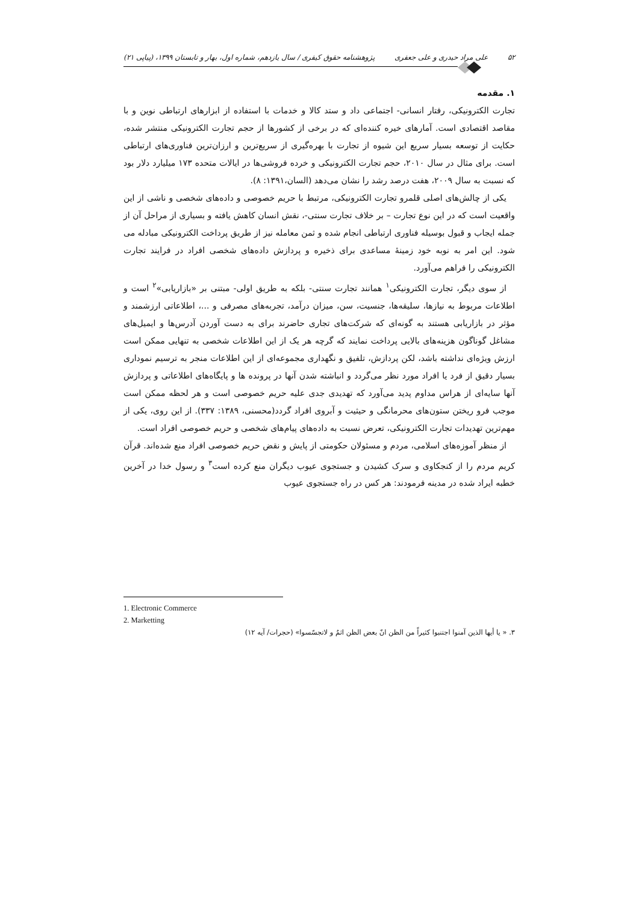۵۲ علی مراد حیدری و علی جعفری پژوهشنامه حقوق کیفری / سال یازدهم، شماره اول، بهار و تابستان ۱۳۹۹، (پیاپی ۲۱)
۱. مقدمه
تجارت الکترونیکی، رفتار انسانی- اجتماعی داد و ستد کالا و خدمات با استفاده از ابزارهای ارتباطی نوین و با مقاصد اقتصادی است. آمارهای خیره کننده‌ای که در برخی از کشورها از حجم تجارت الکترونیکی منتشر شده، حکایت از توسعه بسیار سریع این شیوه از تجارت با بهره‌گیری از سریع‌ترین و ارزان‌ترین فناوری‌های ارتباطی است. برای مثال در سال ۲۰۱۰، حجم تجارت الکترونیکی و خرده فروشی‌ها در ایالات متحده ۱۷۳ میلیارد دلار بود که نسبت به سال ۲۰۰۹، هفت درصد رشد را نشان می‌دهد (السان،۱۳۹۱: ۸).
یکی از چالش‌های اصلی قلمرو تجارت الکترونیکی، مرتبط با حریم خصوصی و داده‌های شخصی و ناشی از این واقعیت است که در این نوع تجارت – بر خلاف تجارت سنتی-، نقش انسان کاهش یافته و بسیاری از مراحل آن از جمله ایجاب و قبول بوسیله فناوری ارتباطی انجام شده و ثمن معامله نیز از طریق پرداخت الکترونیکی مبادله می شود. این امر به نوبه خود زمینهٔ مساعدی برای ذخیره و پردازش داده‌های شخصی افراد در فرایند تجارت الکترونیکی را فراهم می‌آورد.
از سوی دیگر، تجارت الکترونیکی<sup>۱</sup> همانند تجارت سنتی- بلکه به طریق اولی- مبتنی بر «بازاریابی»<sup>۲</sup> است و اطلاعات مربوط به نیازها، سلیقه‌ها، جنسیت، سن، میزان درآمد، تجربه‌های مصرفی و ...، اطلاعاتی ارزشمند و مؤثر در بازاریابی هستند به گونه‌ای که شرکت‌های تجاری حاضرند برای به دست آوردن آدرس‌ها و ایمیل‌های مشاغل گوناگون هزینه‌های بالایی پرداخت نمایند که گرچه هر یک از این اطلاعات شخصی به تنهایی ممکن است ارزش ویژه‌ای نداشته باشد، لکن پردازش، تلفیق و نگهداری مجموعه‌ای از این اطلاعات منجر به ترسیم نموداری بسیار دقیق از فرد یا افراد مورد نظر می‌گردد و انباشته شدن آنها در پرونده ها و پایگاه‌های اطلاعاتی و پردازش آنها سایه‌ای از هراس مداوم پدید می‌آورد که تهدیدی جدی علیه حریم خصوصی است و هر لحظه ممکن است موجب فرو ریختن ستون‌های محرمانگی و حیثیت و آبروی افراد گردد(محسنی، ۱۳۸۹: ۳۳۷). از این روی، یکی از مهم‌ترین تهدیدات تجارت الکترونیکی، تعرض نسبت به داده‌های پیام‌های شخصی و حریم خصوصی افراد است.
از منظر آموزه‌های اسلامی، مردم و مسئولان حکومتی از پایش و نقض حریم خصوصی افراد منع شده‌اند. قرآن کریم مردم را از کنجکاوی و سرک کشیدن و جستجوی عیوب دیگران منع کرده است<sup>۳</sup> و رسول خدا در آخرین خطبه ایراد شده در مدینه فرمودند: هر کس در راه جستجوی عیوب
1. Electronic Commerce
2. Marketting
۳. « یا أیها الذین آمنوا اجتنبوا کثیراً من الظن انّ بعض الظن اثمٌ و لاتجسّسوا» (حجرات/ آیه ۱۲)